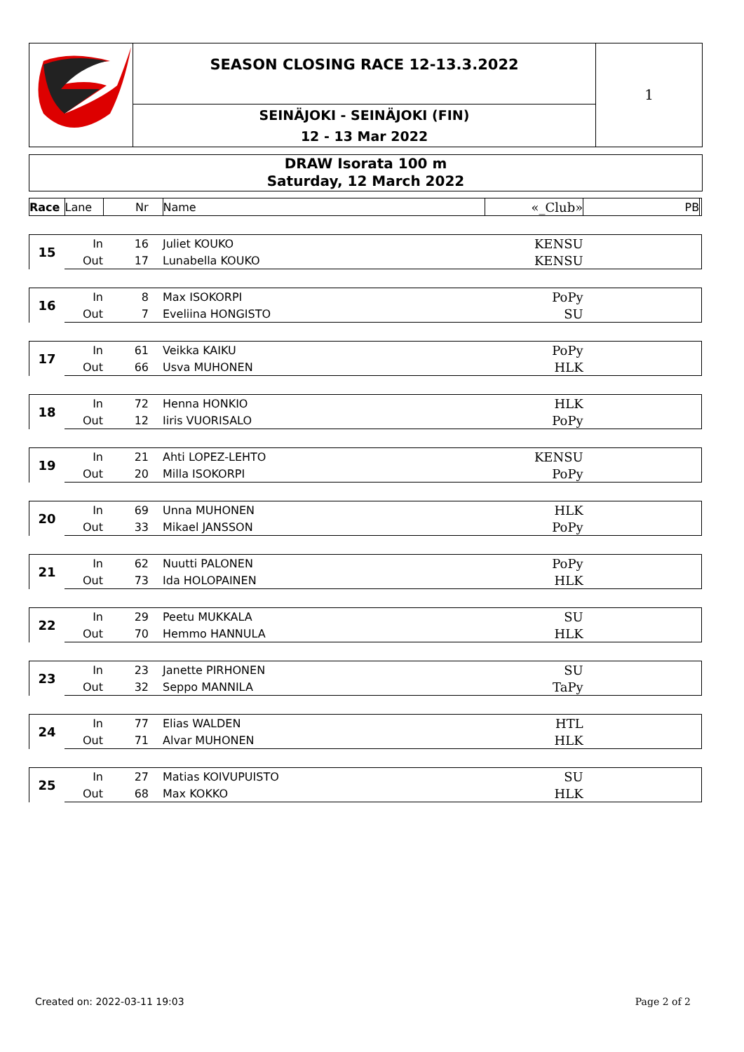SEASON CLOSING RACE 12-13.3.2022
SEINÄJOKI - SEINÄJOKI (FIN)
12 - 13 Mar 2022
1
DRAW Isorata 100 m
Saturday, 12 March 2022
| Race | Lane | Nr | Name | «_Club» | PB | |
| --- | --- | --- | --- | --- | --- | --- |
| 15 | In | 16 | Juliet KOUKO | KENSU | | |
| | Out | 17 | Lunabella KOUKO | KENSU | | |
| 16 | In | 8 | Max ISOKORPI | PoPy | | |
| | Out | 7 | Eveliina HONGISTO | SU | | |
| 17 | In | 61 | Veikka KAIKU | PoPy | | |
| | Out | 66 | Usva MUHONEN | HLK | | |
| 18 | In | 72 | Henna HONKIO | HLK | | |
| | Out | 12 | Iiris VUORISALO | PoPy | | |
| 19 | In | 21 | Ahti LOPEZ-LEHTO | KENSU | | |
| | Out | 20 | Milla ISOKORPI | PoPy | | |
| 20 | In | 69 | Unna MUHONEN | HLK | | |
| | Out | 33 | Mikael JANSSON | PoPy | | |
| 21 | In | 62 | Nuutti PALONEN | PoPy | | |
| | Out | 73 | Ida HOLOPAINEN | HLK | | |
| 22 | In | 29 | Peetu MUKKALA | SU | | |
| | Out | 70 | Hemmo HANNULA | HLK | | |
| 23 | In | 23 | Janette PIRHONEN | SU | | |
| | Out | 32 | Seppo MANNILA | TaPy | | |
| 24 | In | 77 | Elias WALDEN | HTL | | |
| | Out | 71 | Alvar MUHONEN | HLK | | |
| 25 | In | 27 | Matias KOIVUPUISTO | SU | | |
| | Out | 68 | Max KOKKO | HLK | | |
Created on: 2022-03-11 19:03 Page 2 of 2